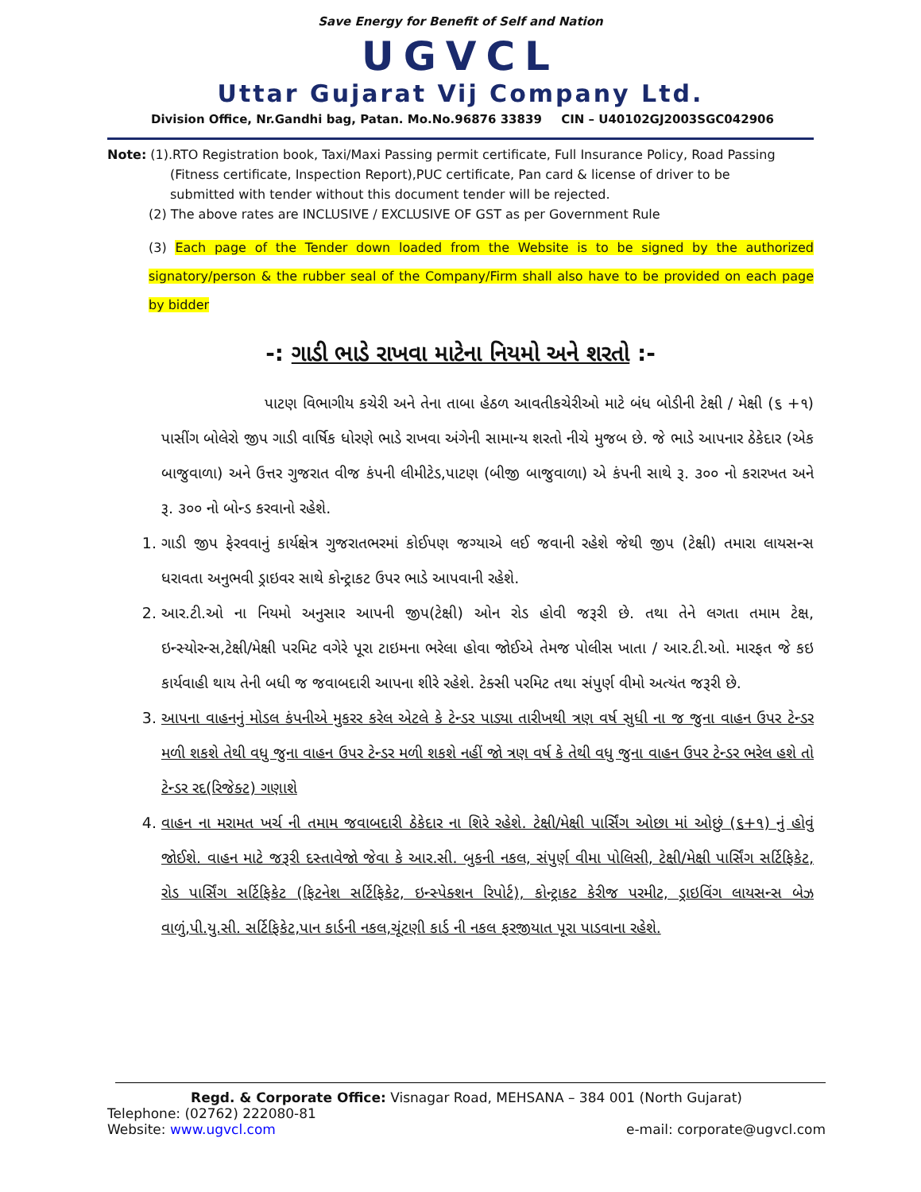Save Energy for Benefit of Self and Nation
UGVCL
Uttar Gujarat Vij Company Ltd.
Division Office, Nr.Gandhi bag, Patan. Mo.No.96876 33839 CIN – U40102GJ2003SGC042906
Note: (1).RTO Registration book, Taxi/Maxi Passing permit certificate, Full Insurance Policy, Road Passing
(Fitness certificate, Inspection Report),PUC certificate, Pan card & license of driver to be
submitted with tender without this document tender will be rejected.
(2) The above rates are INCLUSIVE / EXCLUSIVE OF GST as per Government Rule
(3) Each page of the Tender down loaded from the Website is to be signed by the authorized signatory/person & the rubber seal of the Company/Firm shall also have to be provided on each page by bidder
-: ગાડી ભાડે રાખવા માટેના નિયમો અને શરતો :-
પાટણ વિભાગીય કચેરી અને તેના તાબા હેઠળ આવતીકચેરીઓ માટે બંધ બોડીની ટેક્ષી / મેક્ષી (૬ +૧) પાસીંગ બોલેરો જીપ ગાડી વાર્ષિક ધોરણે ભાડે રાખવા અંગેની સામાન્ય શરતો નીચે મુજબ છે. જે ભાડે આપનાર ઠેકેદાર (એક બાજુવાળા) અને ઉત્તર ગુજરાત વીજ કંપની લીમીટેડ,પાટણ (બીજી બાજુવાળા) એ કંપની સાથે રૂ. ૩૦૦ નો કરારખત અને રૂ. ૩૦૦ નો બોન્ડ કરવાનો રહેશે.
1. ગાડી જીપ ફેરવવાનું કાર્યક્ષેત્ર ગુજરાતભરમાં કોઈપણ જગ્યાએ લઈ જવાની રહેશે જેથી જીપ (ટેક્ષી) તમારા લાયસન્સ ધરાવતા અનુભવી ડ્રાઇવર સાથે કોન્ટ્રાકટ ઉપર ભાડે આપવાની રહેશે.
2. આર.ટી.ઓ ના નિયમો અનુસાર આપની જીપ(ટેક્ષી) ઓન રોડ હોવી જરૂરી છે. તથા તેને લગતા તમામ ટેક્ષ, ઇન્સ્યોરન્સ,ટેક્ષી/મેક્ષી પરમિટ વગેરે પૂરા ટાઇમના ભરેલા હોવા જોઈએ તેમજ પોલીસ ખાતા / આર.ટી.ઓ. મારફત જે કઇ કાર્યવાહી થાય તેની બધી જ જવાબદારી આપના શીરે રહેશે. ટેક્સી પરમિટ તથા સંપુર્ણ વીમો અત્યંત જરૂરી છે.
3. આપના વાહનનું મોડલ કંપનીએ મુકરર કરેલ એટલે કે ટેન્ડર પાડ્યા તારીખથી ત્રણ વર્ષ સુધી ના જ જુના વાહન ઉપર ટેન્ડર મળી શકશે તેથી વધુ જુના વાહન ઉપર ટેન્ડર મળી શકશે નહીં જો ત્રણ વર્ષ કે તેથી વધુ જુના વાહન ઉપર ટેન્ડર ભરેલ હશે તો ટેન્ડર રદ(રિજેક્ટ) ગણાશે
4. વાહન ના મરામત ખર્ચ ની તમામ જવાબદારી ઠેકેદાર ના શિરે રહેશે. ટેક્ષી/મેક્ષી પાર્સિંગ ઓછા માં ઓછું (૬+૧) નું હોવું જોઈશે. વાહન માટે જરૂરી દસ્તાવેજો જેવા કે આર.સી. બુકની નકલ, સંપુર્ણ વીમા પોલિસી, ટેક્ષી/મેક્ષી પાર્સિંગ સર્ટિફિકેટ, રોડ પાર્સિંગ સર્ટિફિકેટ (ફિટનેશ સર્ટિફિકેટ, ઇન્સ્પેક્શન રિપોર્ટ), કોન્ટ્રાકટ કેરીજ પરમીટ, ડ્રાઇવિંગ લાયસન્સ બેઝ વાળું,પી.યુ.સી. સર્ટિફિકેટ,પાન કાર્ડની નકલ,ચૂંટણી કાર્ડ ની નકલ ફરજીયાત પૂરા પાડવાના રહેશે.
Regd. & Corporate Office: Visnagar Road, MEHSANA – 384 001 (North Gujarat)
Telephone: (02762) 222080-81
Website: www.ugvcl.com e-mail: corporate@ugvcl.com